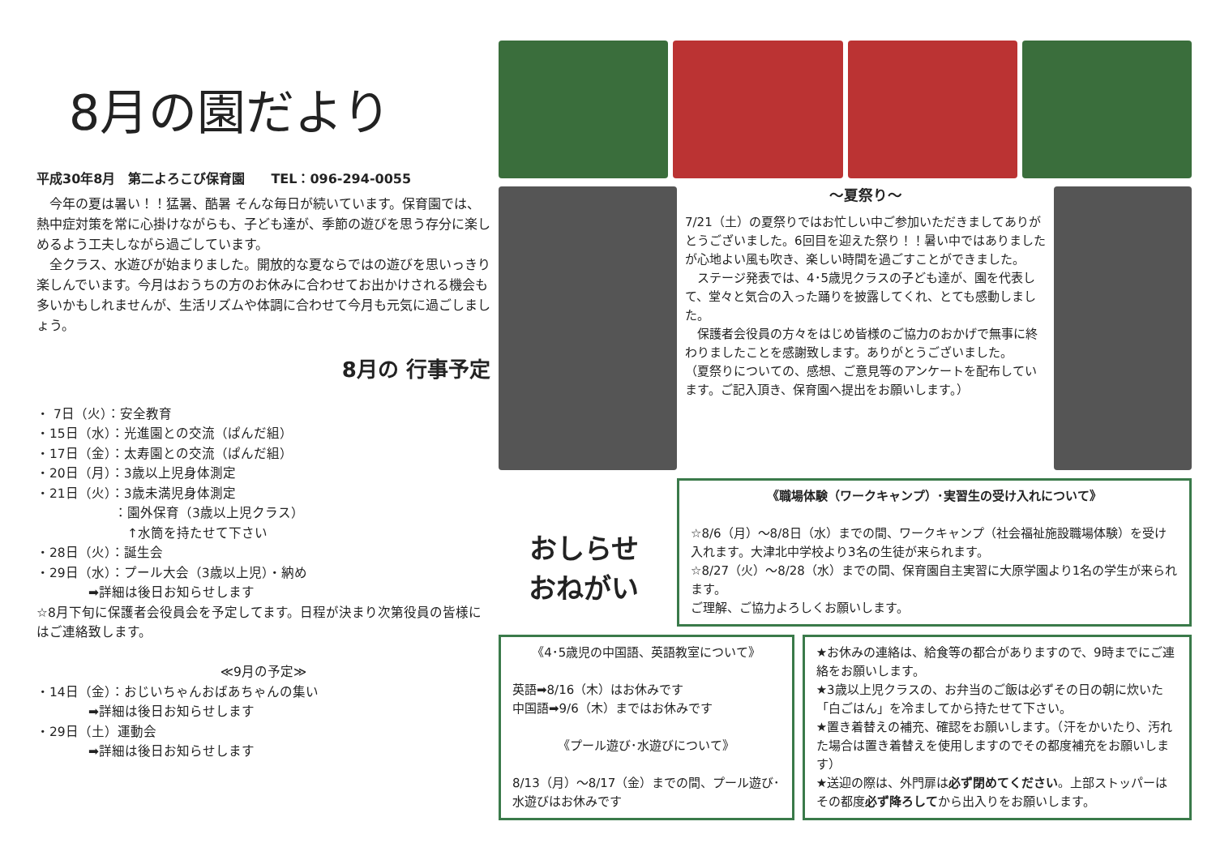8月の園だより
平成30年8月　第二よろこび保育園　　TEL：096-294-0055
　今年の夏は暑い！！猛暑、酷暑 そんな毎日が続いています。保育園では、熱中症対策を常に心掛けながらも、子ども達が、季節の遊びを思う存分に楽しめるよう工夫しながら過ごしています。
　全クラス、水遊びが始まりました。開放的な夏ならではの遊びを思いっきり楽しんでいます。今月はおうちの方のお休みに合わせてお出かけされる機会も多いかもしれませんが、生活リズムや体調に合わせて今月も元気に過ごしましょう。
8月の 行事予定
・ 7日（火）：安全教育
・15日（水）：光進園との交流（ぱんだ組）
・17日（金）：太寿園との交流（ぱんだ組）
・20日（月）：3歳以上児身体測定
・21日（火）：3歳未満児身体測定
　　　　　　：園外保育（3歳以上児クラス）
　　　　　　　↑水筒を持たせて下さい
・28日（火）：誕生会
・29日（水）：プール大会（3歳以上児）・納め
　　　　➡詳細は後日お知らせします
☆8月下旬に保護者会役員会を予定してます。日程が決まり次第役員の皆様にはご連絡致します。
≪9月の予定≫
・14日（金）：おじいちゃんおばあちゃんの集い
　　　　➡詳細は後日お知らせします
・29日（土）運動会
　　　　➡詳細は後日お知らせします
～夏祭り～
7/21（土）の夏祭りではお忙しい中ご参加いただきましてありがとうございました。6回目を迎えた祭り！！暑い中ではありましたが心地よい風も吹き、楽しい時間を過ごすことができました。
　ステージ発表では、4･5歳児クラスの子ども達が、園を代表して、堂々と気合の入った踊りを披露してくれ、とても感動しました。
　保護者会役員の方々をはじめ皆様のご協力のおかげで無事に終わりましたことを感謝致します。ありがとうございました。
（夏祭りについての、感想、ご意見等のアンケートを配布しています。ご記入頂き、保育園へ提出をお願いします。）
おしらせ
おねがい
《職場体験（ワークキャンプ）･実習生の受け入れについて》
☆8/6（月）～8/8日（水）までの間、ワークキャンプ（社会福祉施設職場体験）を受け入れます。大津北中学校より3名の生徒が来られます。
☆8/27（火）～8/28（水）までの間、保育園自主実習に大原学園より1名の学生が来られます。
ご理解、ご協力よろしくお願いします。
《4･5歳児の中国語、英語教室について》
英語➡8/16（木）はお休みです
中国語➡9/6（木）まではお休みです
《プール遊び･水遊びについて》
8/13（月）～8/17（金）までの間、プール遊び･水遊びはお休みです
★お休みの連絡は、給食等の都合がありますので、9時までにご連絡をお願いします。
★3歳以上児クラスの、お弁当のご飯は必ずその日の朝に炊いた「白ごはん」を冷ましてから持たせて下さい。
★置き着替えの補充、確認をお願いします。（汗をかいたり、汚れた場合は置き着替えを使用しますのでその都度補充をお願いします）
★送迎の際は、外門扉は必ず閉めてください。上部ストッパーはその都度必ず降ろしてから出入りをお願いします。